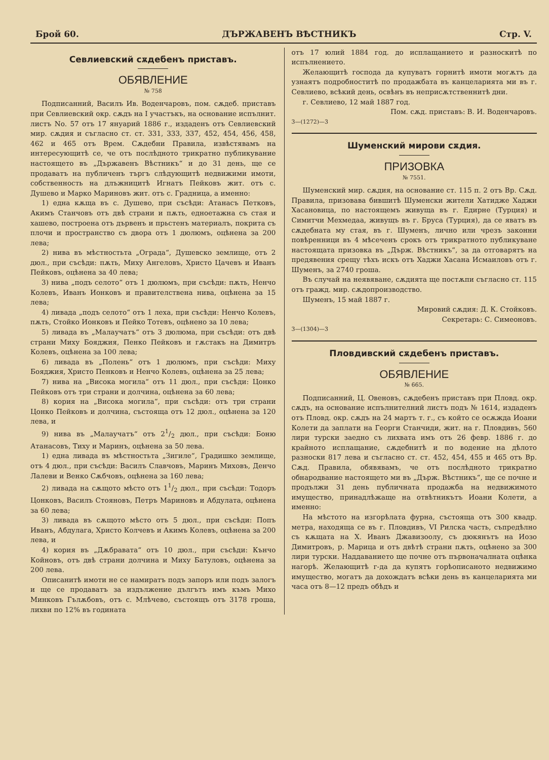Брой 60. ДЪРЖАВЕНЪ ВѢСТНИКЪ Стр. V.
Севлиевский сѫдебенъ приставъ.
ОБЯВЛЕНИЕ
№ 758
Подписанний, Василъ Ив. Воденчаровъ, пом. сѫдеб. приставъ при Севлиевский окр. сѫдъ на I участъкъ, на основание испълнит. листъ No. 57 отъ 17 януарий 1886 г., издаденъ отъ Севлиевский мир. сѫдия и съгласно ст. ст. 331, 333, 337, 452, 454, 456, 458, 462 и 465 отъ Врем. Сѫдебни Правила, извѣстявамъ на интересующитѣ се, че отъ послѣдното трикратно публикувание настоящето въ „Държавенъ Вѣстникъ“ и до 31 день, ще се продаватъ на публиченъ търгъ слѣдующитѣ недвижими имоти, собственность на длъжницитѣ Игнатъ Пейковъ жит. отъ с. Душево и Марко Мариновъ жит. отъ с. Градница, а именно:
1) една кѫща въ с. Душево, при съсѣди: Атанасъ Петковъ, Акимъ Станчовъ отъ двѣ страни и пѫть, едноетажна съ стая и хашево, построена отъ дървенъ и прьстенъ материалъ, покрита съ плочи и пространство съ двора отъ 1 дюлюмъ, оцѣнена за 200 лева;
2) нива въ мѣстностьта „Ограда“, Душевско землище, отъ 2 дюл., при съсѣди: пѫть, Миху Ангеловъ, Христо Цачевъ и Иванъ Пейковъ, оцѣнена за 40 лева;
3) нива „подъ селото“ отъ 1 дюлюмъ, при съсѣди: пѫть, Ненчо Колевъ, Иванъ Ионковъ и правителствена нива, оцѣнена за 15 лева;
4) ливада „подъ селото“ отъ 1 леха, при съсѣди: Ненчо Колевъ, пѫть, Стойко Ионковъ и Пейко Тотевъ, оцѣнено за 10 лева;
5) ливада въ „Малаучатъ“ отъ 3 дюлюма, при съсѣди: отъ двѣ страни Миху Бояджия, Пенко Пейковъ и гѫстакъ на Димитръ Колевъ, оцѣнена за 100 лева;
6) ливада въ „Полень“ отъ 1 дюлюмъ, при съсѣди: Миху Бояджия, Христо Пенковъ и Ненчо Колевъ, оцѣнена за 25 лева;
7) нива на „Висока могила“ отъ 11 дюл., при съсѣди: Цонко Пейковъ отъ три страни и долчина, оцѣнена за 60 лева;
8) кория на „Висока могила“, при съсѣди: отъ три страни Цонко Пейковъ и долчина, състояща отъ 12 дюл., оцѣнена за 120 лева, и
9) нива въ „Малаучатъ“ отъ 21/2 дюл., при съсѣди: Боню Атанасовъ, Тиху и Маринъ, оцѣнена за 50 лева.
1) една ливада въ мѣстностьта „Зигиле“, Градишко землище, отъ 4 дюл., при съсѣди: Василъ Славчовъ, Маринъ Миховъ, Денчо Лалеви и Венко Сѫбчовъ, оцѣнена за 160 лева;
2) ливада на сѫщото мѣсто отъ 11/2 дюл., при съсѣди: Тодоръ Цонковъ, Василъ Стояновъ, Петръ Мариновъ и Абдулата, оцѣнена за 60 лева;
3) ливада въ сѫщото мѣсто отъ 5 дюл., при съсѣди: Попъ Иванъ, Абдулага, Христо Колчевъ и Акимъ Колевъ, оцѣнена за 200 лева, и
4) кория въ „Дѫбравата“ отъ 10 дюл., при съсѣди: Кънчо Койновъ, отъ двѣ страни долчина и Миху Батуловъ, оцѣнена за 200 лева.
Описанитѣ имоти не се намиратъ подъ запоръ или подъ залогъ и ще се продаватъ за издължение дългътъ имъ къмъ Михо Минковъ Гълѫбовъ, отъ с. Млѣчево, състоящъ отъ 3178 гроша, лихви по 12% въ годината
отъ 17 юлий 1884 год. до исплащанието и разноскитѣ по испълнението.
Желающитѣ господа да купуватъ горнитѣ имоти могѫтъ да узнаятъ подробноститѣ по продажбата въ канцеларията ми въ г. Севлиево, всѣкий день, освѣнъ въ неприсѫтственнитѣ дни.
г. Севлиево, 12 май 1887 год.
Пом. сѫд. приставъ: В. И. Воденчаровъ.
3—(1272)—3
Шуменский мирови сѫдия.
ПРИЗОВКА
№ 7551.
Шуменский мир. сѫдия, на основание ст. 115 п. 2 отъ Вр. Сѫд. Правила, призовава бившитѣ Шуменски жители Хатидже Хаджи Хасановица, по настоящемъ живуща въ г. Едирне (Турция) и Симитчи Мехмедаа, живущъ въ г. Бруса (Турция), да се яватъ въ сѫдебната му стая, въ г. Шуменъ, лично или чрезъ законни повѣренници въ 4 мѣсеченъ срокъ отъ трикратното публикуване настоящата призовка въ „Държ. Вѣстникъ“, за да отговарятъ на предявения срещу тѣхъ искъ отъ Хаджи Хасана Исмаиловъ отъ г. Шуменъ, за 2740 гроша.
Въ случай на неявяване, сѫдията ще постѫпи съгласно ст. 115 отъ гражд. мир. сѫдопроизводство.
Шуменъ, 15 май 1887 г.
Мировий сѫдия: Д. К. Стойковъ.
Секретарь: С. Симеоновъ.
3—(1304)—3
Пловдивский сѫдебенъ приставъ.
ОБЯВЛЕНИЕ
№ 665.
Подписанний, Ц. Овеновъ, сѫдебенъ приставъ при Пловд. окр. сѫдъ, на основание испълнителний листъ подъ № 1614, издаденъ отъ Пловд. окр. сѫдъ на 24 мартъ т. г., съ който се осѫжда Иоани Колети да заплати на Георги Станчиди, жит. на г. Пловдивъ, 560 лири турски заедно съ лихвата имъ отъ 26 февр. 1886 г. до крайното исплащание, сѫдебнитѣ и по водение на дѣлото разноски 817 лева и съгласно ст. ст. 452, 454, 455 и 465 отъ Вр. Сѫд. Правила, обявявамъ, че отъ послѣдното трикратно обнародвание настоящето ми въ „Държ. Вѣстникъ“, ще се почне и продължи 31 день публичната продажба на недвижимото имущество, принадлѣжаще на отвѣтникътъ Иоани Колети, а именно:
На мѣстото на изгорѣлата фурна, състояща отъ 300 квадр. метра, находяща се въ г. Пловдивъ, VI Рилска часть, съпредѣлно съ кѫщата на Х. Иванъ Джавизоолу, съ дюкянътъ на Иозо Димитровъ, р. Марица и отъ двѣтѣ страни пѫть, оцѣнено за 300 лири турски. Наддаванието ще почне отъ първоначалната оцѣнка нагорѣ. Желающитѣ г-да да купятъ горѣописаното недвижимо имущество, могатъ да дохождатъ всѣки день въ канцеларията ми часа отъ 8—12 предъ обѣдъ и